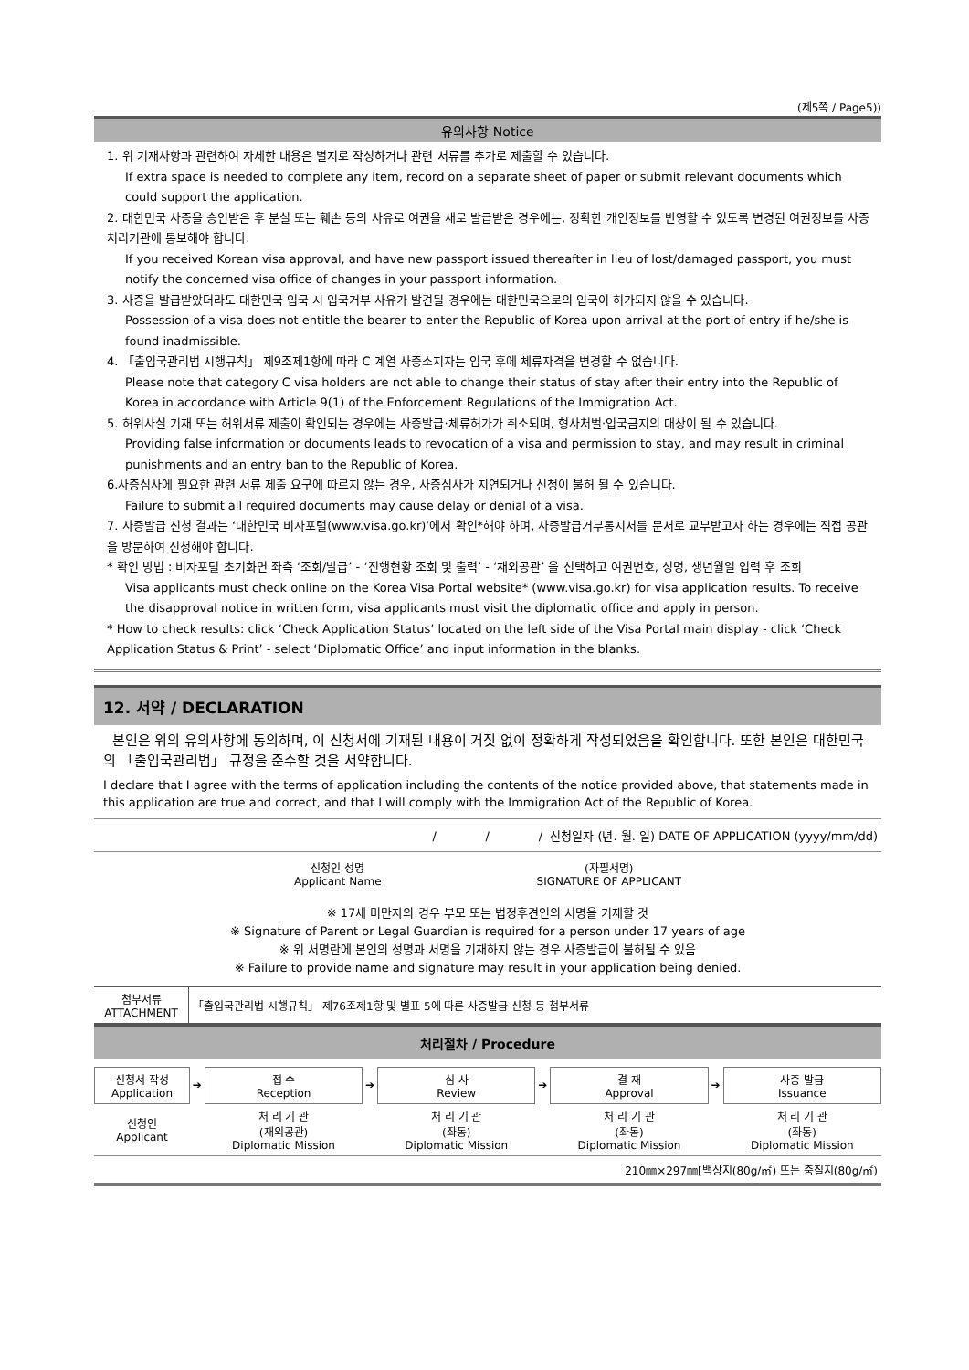(제5쪽 / Page5))
유의사항 Notice
1. 위 기재사항과 관련하여 자세한 내용은 별지로 작성하거나 관련 서류를 추가로 제출할 수 있습니다.
If extra space is needed to complete any item, record on a separate sheet of paper or submit relevant documents which could support the application.
2. 대한민국 사증을 승인받은 후 분실 또는 훼손 등의 사유로 여권을 새로 발급받은 경우에는, 정확한 개인정보를 반영할 수 있도록 변경된 여권정보를 사증처리기관에 통보해야 합니다.
If you received Korean visa approval, and have new passport issued thereafter in lieu of lost/damaged passport, you must notify the concerned visa office of changes in your passport information.
3. 사증을 발급받았더라도 대한민국 입국 시 입국거부 사유가 발견될 경우에는 대한민국으로의 입국이 허가되지 않을 수 있습니다.
Possession of a visa does not entitle the bearer to enter the Republic of Korea upon arrival at the port of entry if he/she is found inadmissible.
4. 「출입국관리법 시행규칙」 제9조제1항에 따라 C 계열 사증소지자는 입국 후에 체류자격을 변경할 수 없습니다.
Please note that category C visa holders are not able to change their status of stay after their entry into the Republic of Korea in accordance with Article 9(1) of the Enforcement Regulations of the Immigration Act.
5. 허위사실 기재 또는 허위서류 제출이 확인되는 경우에는 사증발급·체류허가가 취소되며, 형사처벌·입국금지의 대상이 될 수 있습니다.
Providing false information or documents leads to revocation of a visa and permission to stay, and may result in criminal punishments and an entry ban to the Republic of Korea.
6.사증심사에 필요한 관련 서류 제출 요구에 따르지 않는 경우, 사증심사가 지연되거나 신청이 불허 될 수 있습니다.
Failure to submit all required documents may cause delay or denial of a visa.
7. 사증발급 신청 결과는 ‘대한민국 비자포털(www.visa.go.kr)’에서 확인*해야 하며, 사증발급거부통지서를 문서로 교부받고자 하는 경우에는 직접 공관을 방문하여 신청해야 합니다.
* 확인 방법 : 비자포털 초기화면 좌측 ‘조회/발급’ - ‘진행현황 조회 및 출력’ - ‘재외공관’ 을 선택하고 여권번호, 성명, 생년월일 입력 후 조회
Visa applicants must check online on the Korea Visa Portal website* (www.visa.go.kr) for visa application results. To receive the disapproval notice in written form, visa applicants must visit the diplomatic office and apply in person.
* How to check results: click ‘Check Application Status’ located on the left side of the Visa Portal main display - click ‘Check Application Status & Print’ - select ‘Diplomatic Office’ and input information in the blanks.
12. 서약 / DECLARATION
본인은 위의 유의사항에 동의하며, 이 신청서에 기재된 내용이 거짓 없이 정확하게 작성되었음을 확인합니다. 또한 본인은 대한민국의 「출입국관리법」 규정을 준수할 것을 서약합니다.
I declare that I agree with the terms of application including the contents of the notice provided above, that statements made in this application are true and correct, and that I will comply with the Immigration Act of the Republic of Korea.
/ / / 신청일자 (년. 월. 일) DATE OF APPLICATION (yyyy/mm/dd)
신청인 성명
Applicant Name
(자필서명)
SIGNATURE OF APPLICANT
※ 17세 미만자의 경우 부모 또는 법정후견인의 서명을 기재할 것
※ Signature of Parent or Legal Guardian is required for a person under 17 years of age
※ 위 서명란에 본인의 성명과 서명을 기재하지 않는 경우 사증발급이 불허될 수 있음
※ Failure to provide name and signature may result in your application being denied.
| 첨부서류 ATTACHMENT | 「출입국관리법 시행규칙」 제76조제1항 및 별표 5에 따른 사증발급 신청 등 첨부서류 |
처리절차 / Procedure
| 신청서 작성 Application | ➔ | 접 수 Reception | ➔ | 심 사 Review | ➔ | 결 재 Approval | ➔ | 사증 발급 Issuance |
| 신청인 Applicant | | 처 리 기 관 (재외공관) Diplomatic Mission | | 처 리 기 관 (좌동) Diplomatic Mission | | 처 리 기 관 (좌동) Diplomatic Mission | | 처 리 기 관 (좌동) Diplomatic Mission |
210㎜×297㎜[백상지(80g/㎡) 또는 중질지(80g/㎡)